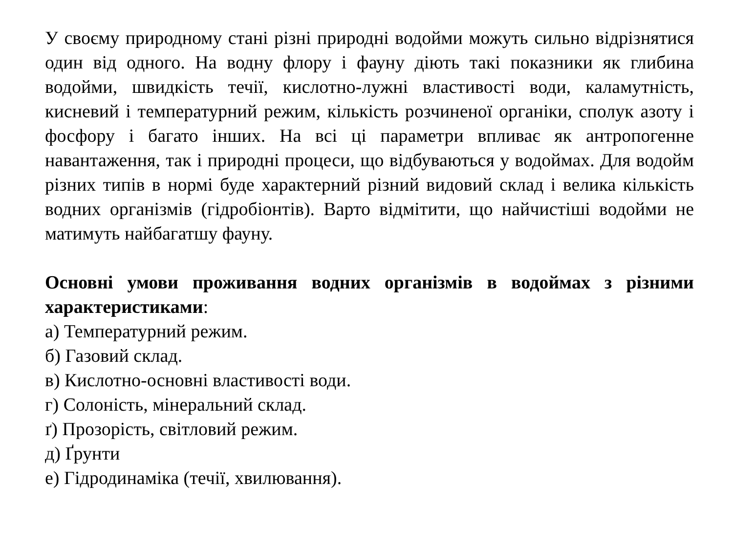У своєму природному стані різні природні водойми можуть сильно відрізнятися один від одного. На водну флору і фауну діють такі показники як глибина водойми, швидкість течії, кислотно-лужні властивості води, каламутність, кисневий і температурний режим, кількість розчиненої органіки, сполук азоту і фосфору і багато інших. На всі ці параметри впливає як антропогенне навантаження, так і природні процеси, що відбуваються у водоймах. Для водойм різних типів в нормі буде характерний різний видовий склад і велика кількість водних організмів (гідробіонтів). Варто відмітити, що найчистіші водойми не матимуть найбагатшу фауну.
Основні умови проживання водних організмів в водоймах з різними характеристиками:
а) Температурний режим.
б) Газовий склад.
в) Кислотно-основні властивості води.
г) Солоність, мінеральний склад.
ґ) Прозорість, світловий режим.
д) Ґрунти
е) Гідродинаміка (течії, хвилювання).